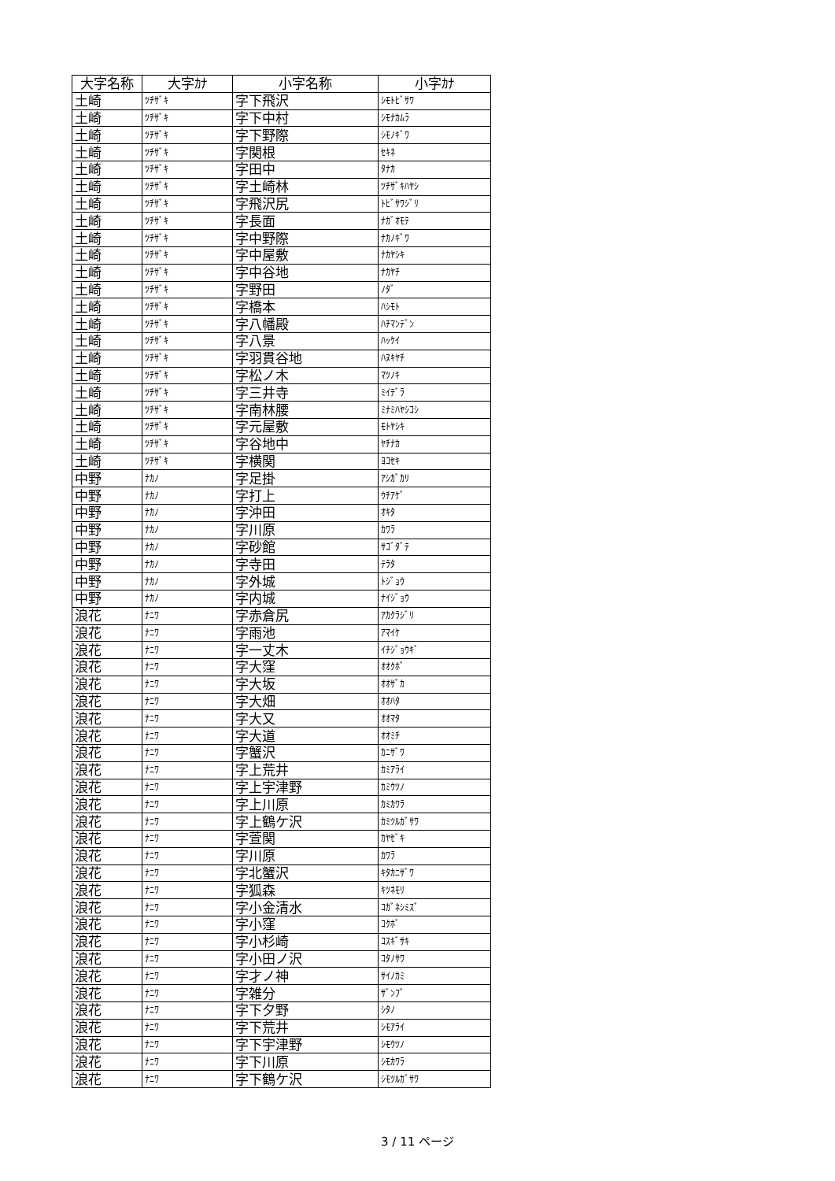| 大字名称 | 大字ｶﾅ | 小字名称 | 小字ｶﾅ |
| --- | --- | --- | --- |
| 土崎 | ﾂﾁｻﾞｷ | 字下飛沢 | ｼﾓﾄﾋﾞｻﾜ |
| 土崎 | ﾂﾁｻﾞｷ | 字下中村 | ｼﾓﾅｶﾑﾗ |
| 土崎 | ﾂﾁｻﾞｷ | 字下野際 | ｼﾓﾉｷﾞﾜ |
| 土崎 | ﾂﾁｻﾞｷ | 字関根 | ｾｷﾈ |
| 土崎 | ﾂﾁｻﾞｷ | 字田中 | ﾀﾅｶ |
| 土崎 | ﾂﾁｻﾞｷ | 字土崎林 | ﾂﾁｻﾞｷﾊﾔｼ |
| 土崎 | ﾂﾁｻﾞｷ | 字飛沢尻 | ﾄﾋﾞｻﾜｼﾞﾘ |
| 土崎 | ﾂﾁｻﾞｷ | 字長面 | ﾅｶﾞｵﾓﾃ |
| 土崎 | ﾂﾁｻﾞｷ | 字中野際 | ﾅｶﾉｷﾞﾜ |
| 土崎 | ﾂﾁｻﾞｷ | 字中屋敷 | ﾅｶﾔｼｷ |
| 土崎 | ﾂﾁｻﾞｷ | 字中谷地 | ﾅｶﾔﾁ |
| 土崎 | ﾂﾁｻﾞｷ | 字野田 | ﾉﾀﾞ |
| 土崎 | ﾂﾁｻﾞｷ | 字橋本 | ﾊｼﾓﾄ |
| 土崎 | ﾂﾁｻﾞｷ | 字八幡殿 | ﾊﾁﾏﾝﾃﾞﾝ |
| 土崎 | ﾂﾁｻﾞｷ | 字八景 | ﾊｯｹｲ |
| 土崎 | ﾂﾁｻﾞｷ | 字羽貫谷地 | ﾊﾇｷﾔﾁ |
| 土崎 | ﾂﾁｻﾞｷ | 字松ノ木 | ﾏﾂﾉｷ |
| 土崎 | ﾂﾁｻﾞｷ | 字三井寺 | ﾐｲﾃﾞﾗ |
| 土崎 | ﾂﾁｻﾞｷ | 字南林腰 | ﾐﾅﾐﾊﾔｼｺｼ |
| 土崎 | ﾂﾁｻﾞｷ | 字元屋敷 | ﾓﾄﾔｼｷ |
| 土崎 | ﾂﾁｻﾞｷ | 字谷地中 | ﾔﾁﾅｶ |
| 土崎 | ﾂﾁｻﾞｷ | 字横関 | ﾖｺｾｷ |
| 中野 | ﾅｶﾉ | 字足掛 | ｱｼｶﾞｶﾘ |
| 中野 | ﾅｶﾉ | 字打上 | ｳﾁｱｹﾞ |
| 中野 | ﾅｶﾉ | 字沖田 | ｵｷﾀ |
| 中野 | ﾅｶﾉ | 字川原 | ｶﾜﾗ |
| 中野 | ﾅｶﾉ | 字砂館 | ｻｺﾞﾀﾞﾃ |
| 中野 | ﾅｶﾉ | 字寺田 | ﾃﾗﾀ |
| 中野 | ﾅｶﾉ | 字外城 | ﾄｼﾞｮｳ |
| 中野 | ﾅｶﾉ | 字内城 | ﾅｲｼﾞｮｳ |
| 浪花 | ﾅﾆﾜ | 字赤倉尻 | ｱｶｸﾗｼﾞﾘ |
| 浪花 | ﾅﾆﾜ | 字雨池 | ｱﾏｲｹ |
| 浪花 | ﾅﾆﾜ | 字一丈木 | ｲﾁｼﾞｮｳｷﾞ |
| 浪花 | ﾅﾆﾜ | 字大窪 | ｵｵｸﾎﾞ |
| 浪花 | ﾅﾆﾜ | 字大坂 | ｵｵｻﾞｶ |
| 浪花 | ﾅﾆﾜ | 字大畑 | ｵｵﾊﾀ |
| 浪花 | ﾅﾆﾜ | 字大又 | ｵｵﾏﾀ |
| 浪花 | ﾅﾆﾜ | 字大道 | ｵｵﾐﾁ |
| 浪花 | ﾅﾆﾜ | 字蟹沢 | ｶﾆｻﾞﾜ |
| 浪花 | ﾅﾆﾜ | 字上荒井 | ｶﾐｱﾗｲ |
| 浪花 | ﾅﾆﾜ | 字上宇津野 | ｶﾐｳﾂﾉ |
| 浪花 | ﾅﾆﾜ | 字上川原 | ｶﾐｶﾜﾗ |
| 浪花 | ﾅﾆﾜ | 字上鶴ケ沢 | ｶﾐﾂﾙｶﾞｻﾜ |
| 浪花 | ﾅﾆﾜ | 字萱関 | ｶﾔｾﾞｷ |
| 浪花 | ﾅﾆﾜ | 字川原 | ｶﾜﾗ |
| 浪花 | ﾅﾆﾜ | 字北蟹沢 | ｷﾀｶﾆｻﾞﾜ |
| 浪花 | ﾅﾆﾜ | 字狐森 | ｷﾂﾈﾓﾘ |
| 浪花 | ﾅﾆﾜ | 字小金清水 | ｺｶﾞﾈｼﾐｽﾞ |
| 浪花 | ﾅﾆﾜ | 字小窪 | ｺｸﾎﾞ |
| 浪花 | ﾅﾆﾜ | 字小杉崎 | ｺｽｷﾞｻｷ |
| 浪花 | ﾅﾆﾜ | 字小田ノ沢 | ｺﾀﾉｻﾜ |
| 浪花 | ﾅﾆﾜ | 字才ノ神 | ｻｲﾉｶﾐ |
| 浪花 | ﾅﾆﾜ | 字雑分 | ｻﾞﾝﾌﾞ |
| 浪花 | ﾅﾆﾜ | 字下夕野 | ｼﾀﾉ |
| 浪花 | ﾅﾆﾜ | 字下荒井 | ｼﾓｱﾗｲ |
| 浪花 | ﾅﾆﾜ | 字下宇津野 | ｼﾓｳﾂﾉ |
| 浪花 | ﾅﾆﾜ | 字下川原 | ｼﾓｶﾜﾗ |
| 浪花 | ﾅﾆﾜ | 字下鶴ケ沢 | ｼﾓﾂﾙｶﾞｻﾜ |
3 / 11 ページ